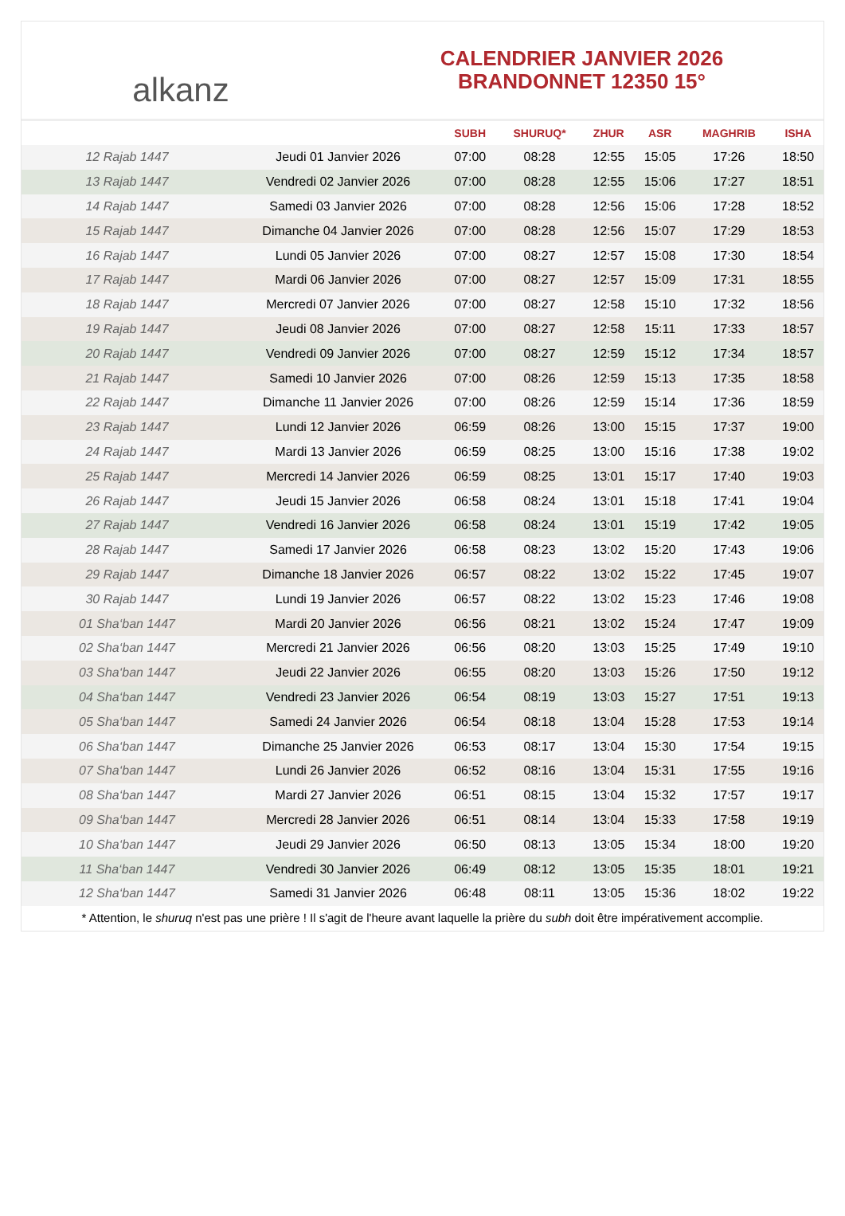alkanz
CALENDRIER JANVIER 2026
BRANDONNET 12350 15°
| | | SUBH | SHURUQ* | ZHUR | ASR | MAGHRIB | ISHA |
| --- | --- | --- | --- | --- | --- | --- | --- |
| 12 Rajab 1447 | Jeudi 01 Janvier 2026 | 07:00 | 08:28 | 12:55 | 15:05 | 17:26 | 18:50 |
| 13 Rajab 1447 | Vendredi 02 Janvier 2026 | 07:00 | 08:28 | 12:55 | 15:06 | 17:27 | 18:51 |
| 14 Rajab 1447 | Samedi 03 Janvier 2026 | 07:00 | 08:28 | 12:56 | 15:06 | 17:28 | 18:52 |
| 15 Rajab 1447 | Dimanche 04 Janvier 2026 | 07:00 | 08:28 | 12:56 | 15:07 | 17:29 | 18:53 |
| 16 Rajab 1447 | Lundi 05 Janvier 2026 | 07:00 | 08:27 | 12:57 | 15:08 | 17:30 | 18:54 |
| 17 Rajab 1447 | Mardi 06 Janvier 2026 | 07:00 | 08:27 | 12:57 | 15:09 | 17:31 | 18:55 |
| 18 Rajab 1447 | Mercredi 07 Janvier 2026 | 07:00 | 08:27 | 12:58 | 15:10 | 17:32 | 18:56 |
| 19 Rajab 1447 | Jeudi 08 Janvier 2026 | 07:00 | 08:27 | 12:58 | 15:11 | 17:33 | 18:57 |
| 20 Rajab 1447 | Vendredi 09 Janvier 2026 | 07:00 | 08:27 | 12:59 | 15:12 | 17:34 | 18:57 |
| 21 Rajab 1447 | Samedi 10 Janvier 2026 | 07:00 | 08:26 | 12:59 | 15:13 | 17:35 | 18:58 |
| 22 Rajab 1447 | Dimanche 11 Janvier 2026 | 07:00 | 08:26 | 12:59 | 15:14 | 17:36 | 18:59 |
| 23 Rajab 1447 | Lundi 12 Janvier 2026 | 06:59 | 08:26 | 13:00 | 15:15 | 17:37 | 19:00 |
| 24 Rajab 1447 | Mardi 13 Janvier 2026 | 06:59 | 08:25 | 13:00 | 15:16 | 17:38 | 19:02 |
| 25 Rajab 1447 | Mercredi 14 Janvier 2026 | 06:59 | 08:25 | 13:01 | 15:17 | 17:40 | 19:03 |
| 26 Rajab 1447 | Jeudi 15 Janvier 2026 | 06:58 | 08:24 | 13:01 | 15:18 | 17:41 | 19:04 |
| 27 Rajab 1447 | Vendredi 16 Janvier 2026 | 06:58 | 08:24 | 13:01 | 15:19 | 17:42 | 19:05 |
| 28 Rajab 1447 | Samedi 17 Janvier 2026 | 06:58 | 08:23 | 13:02 | 15:20 | 17:43 | 19:06 |
| 29 Rajab 1447 | Dimanche 18 Janvier 2026 | 06:57 | 08:22 | 13:02 | 15:22 | 17:45 | 19:07 |
| 30 Rajab 1447 | Lundi 19 Janvier 2026 | 06:57 | 08:22 | 13:02 | 15:23 | 17:46 | 19:08 |
| 01 Sha‘ban 1447 | Mardi 20 Janvier 2026 | 06:56 | 08:21 | 13:02 | 15:24 | 17:47 | 19:09 |
| 02 Sha‘ban 1447 | Mercredi 21 Janvier 2026 | 06:56 | 08:20 | 13:03 | 15:25 | 17:49 | 19:10 |
| 03 Sha‘ban 1447 | Jeudi 22 Janvier 2026 | 06:55 | 08:20 | 13:03 | 15:26 | 17:50 | 19:12 |
| 04 Sha‘ban 1447 | Vendredi 23 Janvier 2026 | 06:54 | 08:19 | 13:03 | 15:27 | 17:51 | 19:13 |
| 05 Sha‘ban 1447 | Samedi 24 Janvier 2026 | 06:54 | 08:18 | 13:04 | 15:28 | 17:53 | 19:14 |
| 06 Sha‘ban 1447 | Dimanche 25 Janvier 2026 | 06:53 | 08:17 | 13:04 | 15:30 | 17:54 | 19:15 |
| 07 Sha‘ban 1447 | Lundi 26 Janvier 2026 | 06:52 | 08:16 | 13:04 | 15:31 | 17:55 | 19:16 |
| 08 Sha‘ban 1447 | Mardi 27 Janvier 2026 | 06:51 | 08:15 | 13:04 | 15:32 | 17:57 | 19:17 |
| 09 Sha‘ban 1447 | Mercredi 28 Janvier 2026 | 06:51 | 08:14 | 13:04 | 15:33 | 17:58 | 19:19 |
| 10 Sha‘ban 1447 | Jeudi 29 Janvier 2026 | 06:50 | 08:13 | 13:05 | 15:34 | 18:00 | 19:20 |
| 11 Sha‘ban 1447 | Vendredi 30 Janvier 2026 | 06:49 | 08:12 | 13:05 | 15:35 | 18:01 | 19:21 |
| 12 Sha‘ban 1447 | Samedi 31 Janvier 2026 | 06:48 | 08:11 | 13:05 | 15:36 | 18:02 | 19:22 |
* Attention, le shuruq n'est pas une prière ! Il s'agit de l'heure avant laquelle la prière du subh doit être impérativement accomplie.